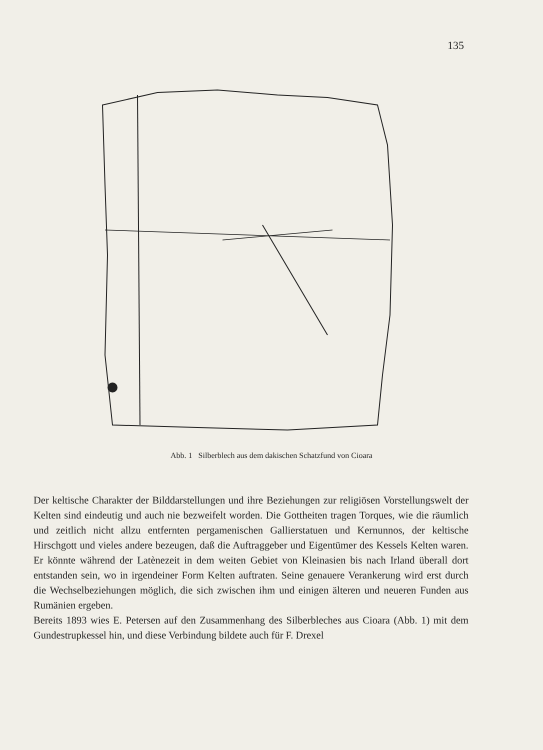135
Abb. 1 Silberblech aus dem dakischen Schatzfund von Cioara
Der keltische Charakter der Bilddarstellungen und ihre Beziehungen zur religiösen Vorstellungswelt der Kelten sind eindeutig und auch nie bezweifelt worden. Die Gottheiten tragen Torques, wie die räumlich und zeitlich nicht allzu entfernten pergamenischen Gallierstatuen und Kernunnos, der keltische Hirschgott und vieles andere bezeugen, daß die Auftraggeber und Eigentümer des Kessels Kelten waren. Er könnte während der Latènezeit in dem weiten Gebiet von Kleinasien bis nach Irland überall dort entstanden sein, wo in irgendeiner Form Kelten auftraten. Seine genauere Verankerung wird erst durch die Wechselbeziehungen möglich, die sich zwischen ihm und einigen älteren und neueren Funden aus Rumänien ergeben.
Bereits 1893 wies E. Petersen auf den Zusammenhang des Silberbleches aus Cioara (Abb. 1) mit dem Gundestrupkessel hin, und diese Verbindung bildete auch für F. Drexel